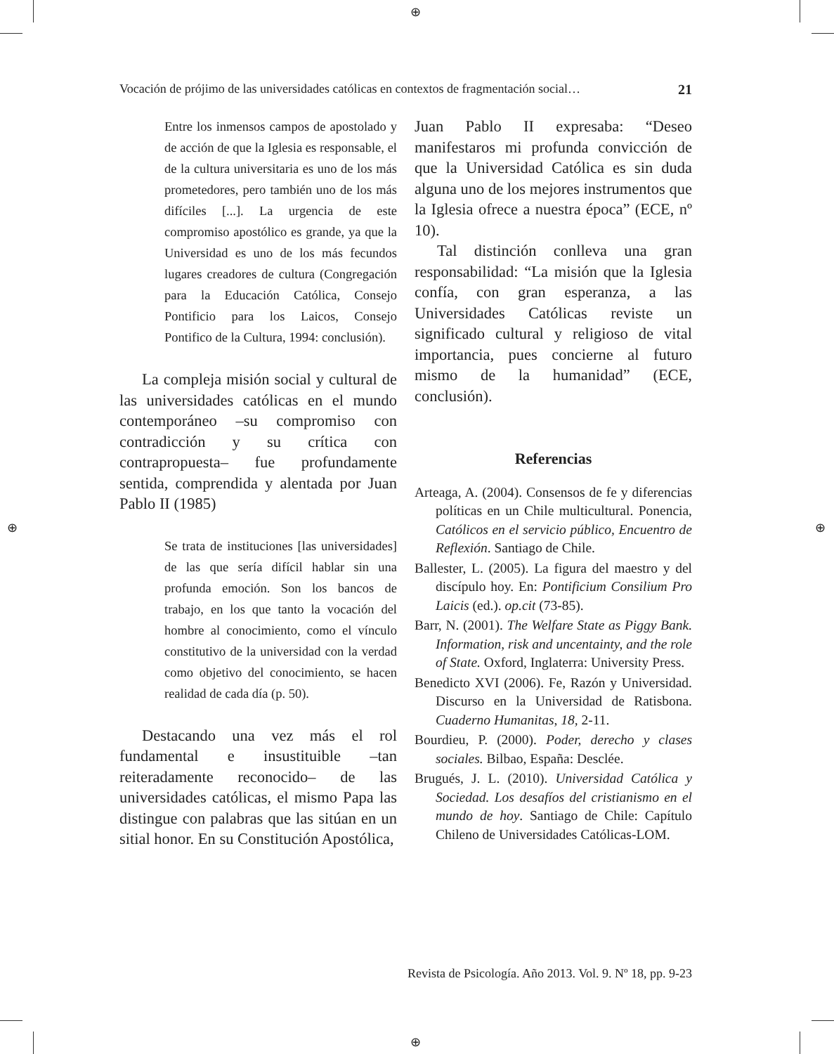⊕
⊕
⊕ ⊕
Vocación de prójimo de las universidades católicas en contextos de fragmentación social… 21
Entre los inmensos campos de apostolado y de acción de que la Iglesia es responsable, el de la cultura universitaria es uno de los más prometedores, pero también uno de los más difíciles [...]. La urgencia de este compromiso apostólico es grande, ya que la Universidad es uno de los más fecundos lugares creadores de cultura (Congregación para la Educación Católica, Consejo Pontificio para los Laicos, Consejo Pontifico de la Cultura, 1994: conclusión).
La compleja misión social y cultural de las universidades católicas en el mundo contemporáneo –su compromiso con contradicción y su crítica con contrapropuesta– fue profundamente sentida, comprendida y alentada por Juan Pablo II (1985)
Se trata de instituciones [las universidades] de las que sería difícil hablar sin una profunda emoción. Son los bancos de trabajo, en los que tanto la vocación del hombre al conocimiento, como el vínculo constitutivo de la universidad con la verdad como objetivo del conocimiento, se hacen realidad de cada día (p. 50).
Destacando una vez más el rol fundamental e insustituible –tan reiteradamente reconocido– de las universidades católicas, el mismo Papa las distingue con palabras que las sitúan en un sitial honor. En su Constitución Apostólica,
Juan Pablo II expresaba: “Deseo manifestaros mi profunda convicción de que la Universidad Católica es sin duda alguna uno de los mejores instrumentos que la Iglesia ofrece a nuestra época” (ECE, nº 10).
Tal distinción conlleva una gran responsabilidad: “La misión que la Iglesia confía, con gran esperanza, a las Universidades Católicas reviste un significado cultural y religioso de vital importancia, pues concierne al futuro mismo de la humanidad” (ECE, conclusión).
Referencias
Arteaga, A. (2004). Consensos de fe y diferencias políticas en un Chile multicultural. Ponencia, Católicos en el servicio público, Encuentro de Reflexión. Santiago de Chile.
Ballester, L. (2005). La figura del maestro y del discípulo hoy. En: Pontificium Consilium Pro Laicis (ed.). op.cit (73-85).
Barr, N. (2001). The Welfare State as Piggy Bank. Information, risk and uncentainty, and the role of State. Oxford, Inglaterra: University Press.
Benedicto XVI (2006). Fe, Razón y Universidad. Discurso en la Universidad de Ratisbona. Cuaderno Humanitas, 18, 2-11.
Bourdieu, P. (2000). Poder, derecho y clases sociales. Bilbao, España: Desclée.
Brugués, J. L. (2010). Universidad Católica y Sociedad. Los desafíos del cristianismo en el mundo de hoy. Santiago de Chile: Capítulo Chileno de Universidades Católicas-LOM.
Revista de Psicología. Año 2013. Vol. 9. Nº 18, pp. 9-23